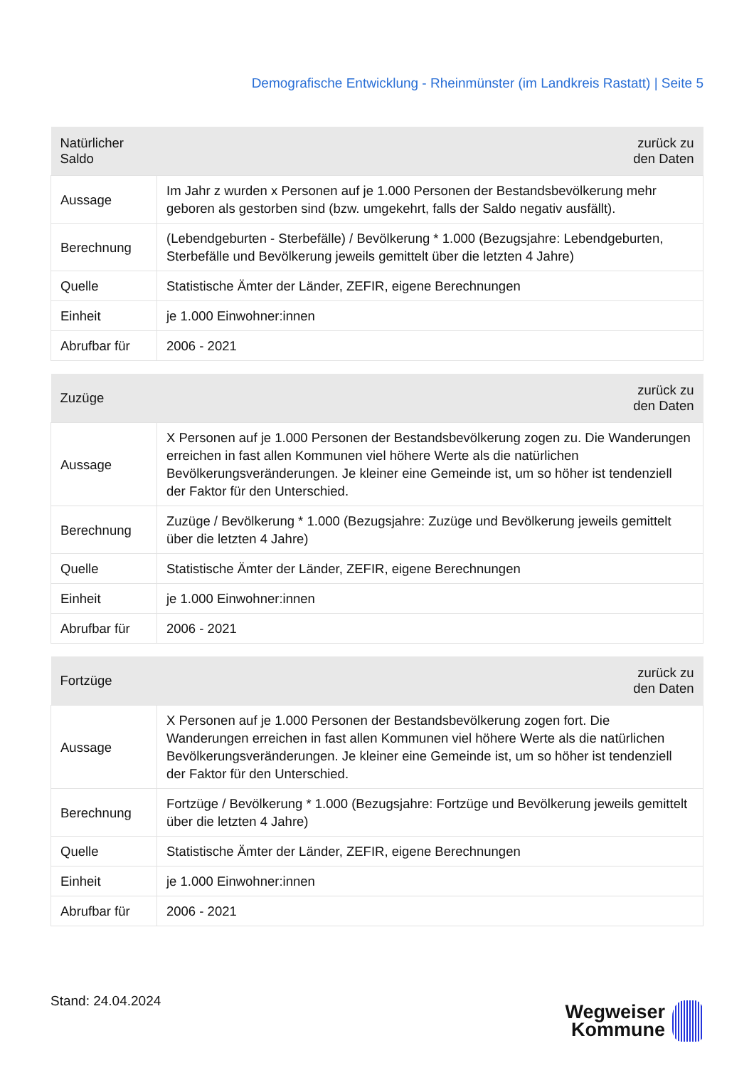Demografische Entwicklung - Rheinmünster (im Landkreis Rastatt) | Seite 5
| Natürlicher Saldo | zurück zu den Daten |
| --- | --- |
| Aussage | Im Jahr z wurden x Personen auf je 1.000 Personen der Bestandsbevölkerung mehr geboren als gestorben sind (bzw. umgekehrt, falls der Saldo negativ ausfällt). |
| Berechnung | (Lebendgeburten - Sterbefälle) / Bevölkerung * 1.000 (Bezugsjahre: Lebendgeburten, Sterbefälle und Bevölkerung jeweils gemittelt über die letzten 4 Jahre) |
| Quelle | Statistische Ämter der Länder, ZEFIR, eigene Berechnungen |
| Einheit | je 1.000 Einwohner:innen |
| Abrufbar für | 2006 - 2021 |
| Zuzüge | zurück zu den Daten |
| --- | --- |
| Aussage | X Personen auf je 1.000 Personen der Bestandsbevölkerung zogen zu. Die Wanderungen erreichen in fast allen Kommunen viel höhere Werte als die natürlichen Bevölkerungsveränderungen. Je kleiner eine Gemeinde ist, um so höher ist tendenziell der Faktor für den Unterschied. |
| Berechnung | Zuzüge / Bevölkerung * 1.000 (Bezugsjahre: Zuzüge und Bevölkerung jeweils gemittelt über die letzten 4 Jahre) |
| Quelle | Statistische Ämter der Länder, ZEFIR, eigene Berechnungen |
| Einheit | je 1.000 Einwohner:innen |
| Abrufbar für | 2006 - 2021 |
| Fortzüge | zurück zu den Daten |
| --- | --- |
| Aussage | X Personen auf je 1.000 Personen der Bestandsbevölkerung zogen fort. Die Wanderungen erreichen in fast allen Kommunen viel höhere Werte als die natürlichen Bevölkerungsveränderungen. Je kleiner eine Gemeinde ist, um so höher ist tendenziell der Faktor für den Unterschied. |
| Berechnung | Fortzüge / Bevölkerung * 1.000 (Bezugsjahre: Fortzüge und Bevölkerung jeweils gemittelt über die letzten 4 Jahre) |
| Quelle | Statistische Ämter der Länder, ZEFIR, eigene Berechnungen |
| Einheit | je 1.000 Einwohner:innen |
| Abrufbar für | 2006 - 2021 |
Stand: 24.04.2024
Wegweiser
Kommune